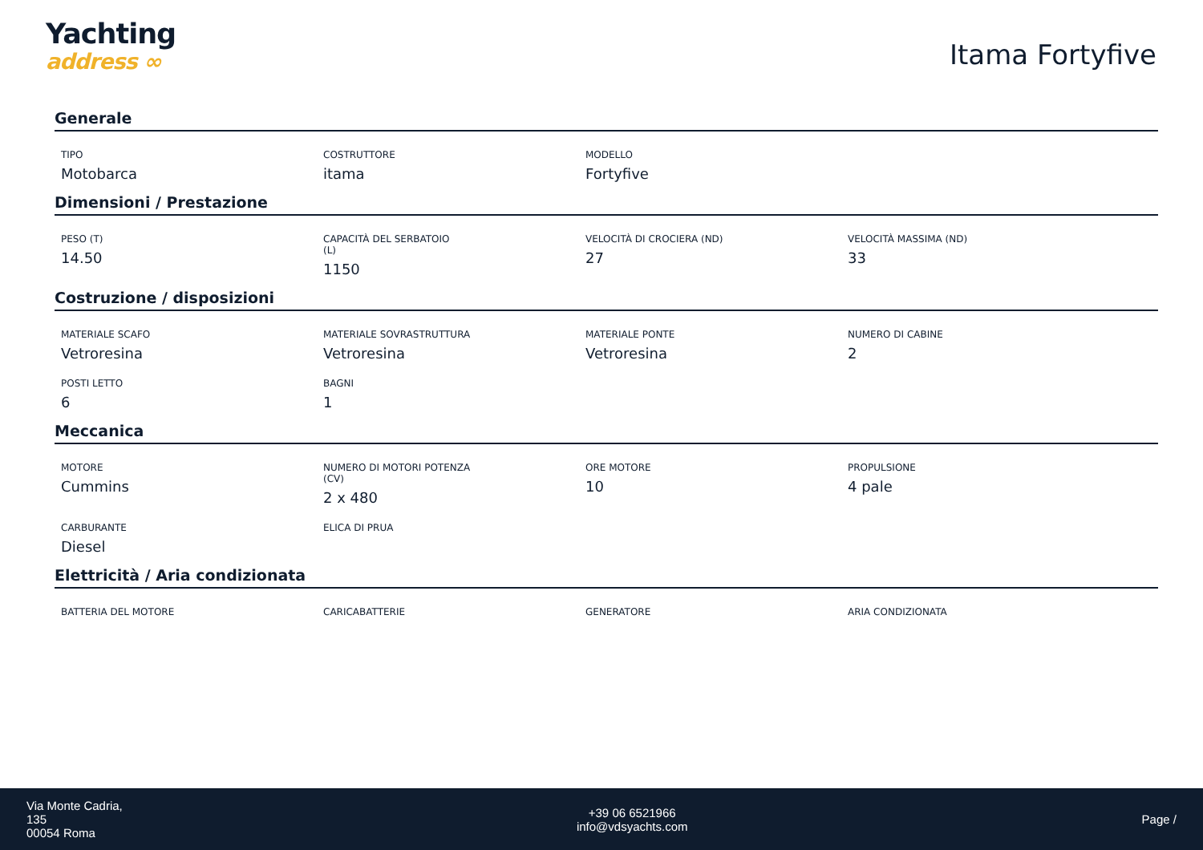Yachting
address ∞
Itama Fortyfive
Generale
TIPO
Motobarca
COSTRUTTORE
itama
MODELLO
Fortyfive
Dimensioni / Prestazione
PESO (T)
14.50
CAPACITÀ DEL SERBATOIO
(L)
1150
VELOCITÀ DI CROCIERA (ND)
27
VELOCITÀ MASSIMA (ND)
33
Costruzione / disposizioni
MATERIALE SCAFO
Vetroresina
MATERIALE SOVRASTRUTTURA
Vetroresina
MATERIALE PONTE
Vetroresina
NUMERO DI CABINE
2
POSTI LETTO
6
BAGNI
1
Meccanica
MOTORE
Cummins
NUMERO DI MOTORI POTENZA
(CV)
2 x 480
ORE MOTORE
10
PROPULSIONE
4 pale
CARBURANTE
Diesel
ELICA DI PRUA
Elettricità / Aria condizionata
BATTERIA DEL MOTORE
CARICABATTERIE
GENERATORE
ARIA CONDIZIONATA
Via Monte Cadria,
135
00054 Roma
+39 06 6521966
info@vdsyachts.com
Page /